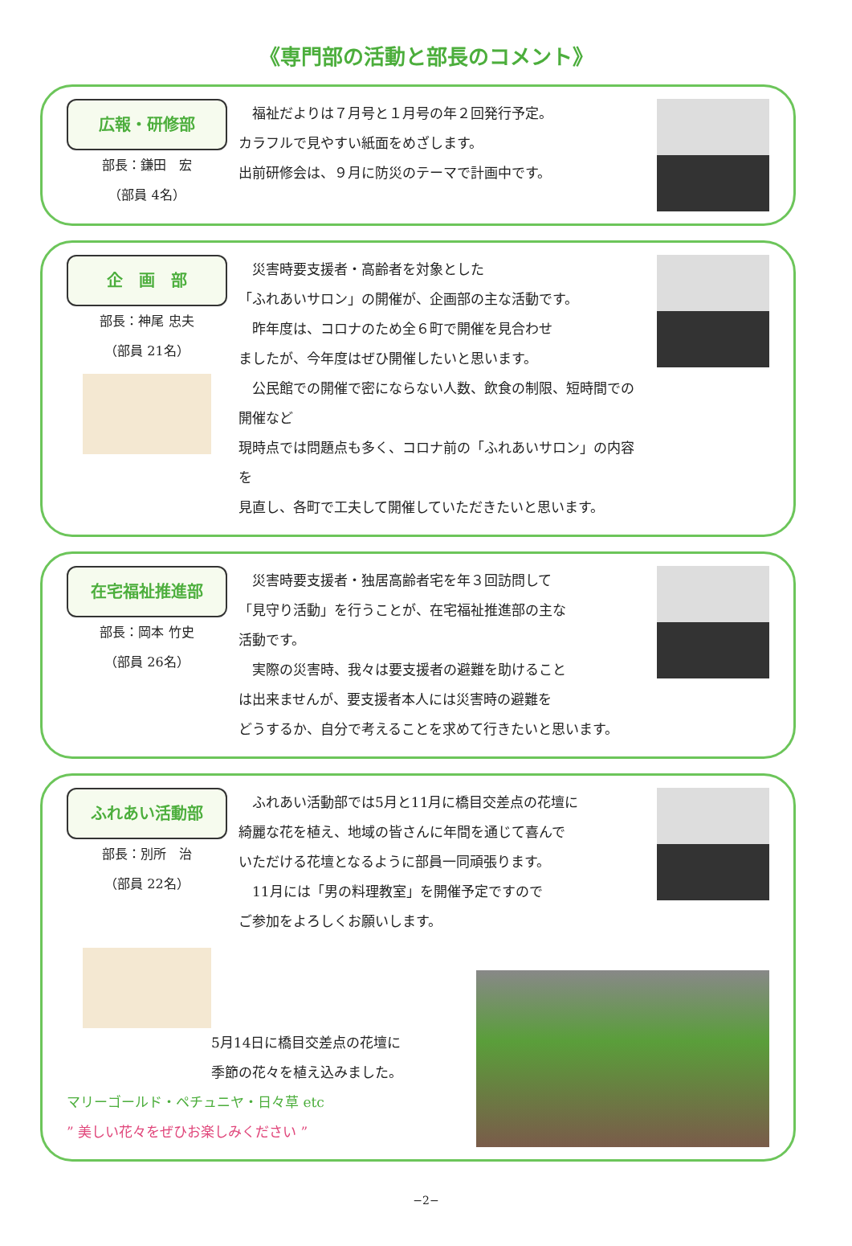《専門部の活動と部長のコメント》
広報・研修部
部長：鎌田　宏
（部員 4名）
　福祉だよりは７月号と１月号の年２回発行予定。
カラフルで見やすい紙面をめざします。
出前研修会は、９月に防災のテーマで計画中です。
企　画　部
部長：神尾 忠夫
（部員 21名）
　災害時要支援者・高齢者を対象とした
「ふれあいサロン」の開催が、企画部の主な活動です。
　昨年度は、コロナのため全６町で開催を見合わせ
ましたが、今年度はぜひ開催したいと思います。
　公民館での開催で密にならない人数、飲食の制限、短時間での開催など
現時点では問題点も多く、コロナ前の「ふれあいサロン」の内容を
見直し、各町で工夫して開催していただきたいと思います。
在宅福祉推進部
部長：岡本 竹史
（部員 26名）
　災害時要支援者・独居高齢者宅を年３回訪問して
「見守り活動」を行うことが、在宅福祉推進部の主な
活動です。
　実際の災害時、我々は要支援者の避難を助けること
は出来ませんが、要支援者本人には災害時の避難を
どうするか、自分で考えることを求めて行きたいと思います。
ふれあい活動部
部長：別所　治
（部員 22名）
　ふれあい活動部では5月と11月に橋目交差点の花壇に
綺麗な花を植え、地域の皆さんに年間を通じて喜んで
いただける花壇となるように部員一同頑張ります。
　11月には「男の料理教室」を開催予定ですので
ご参加をよろしくお願いします。
5月14日に橋目交差点の花壇に
季節の花々を植え込みました。
マリーゴールド・ペチュニヤ・日々草 etc
” 美しい花々をぜひお楽しみください ”
−2−